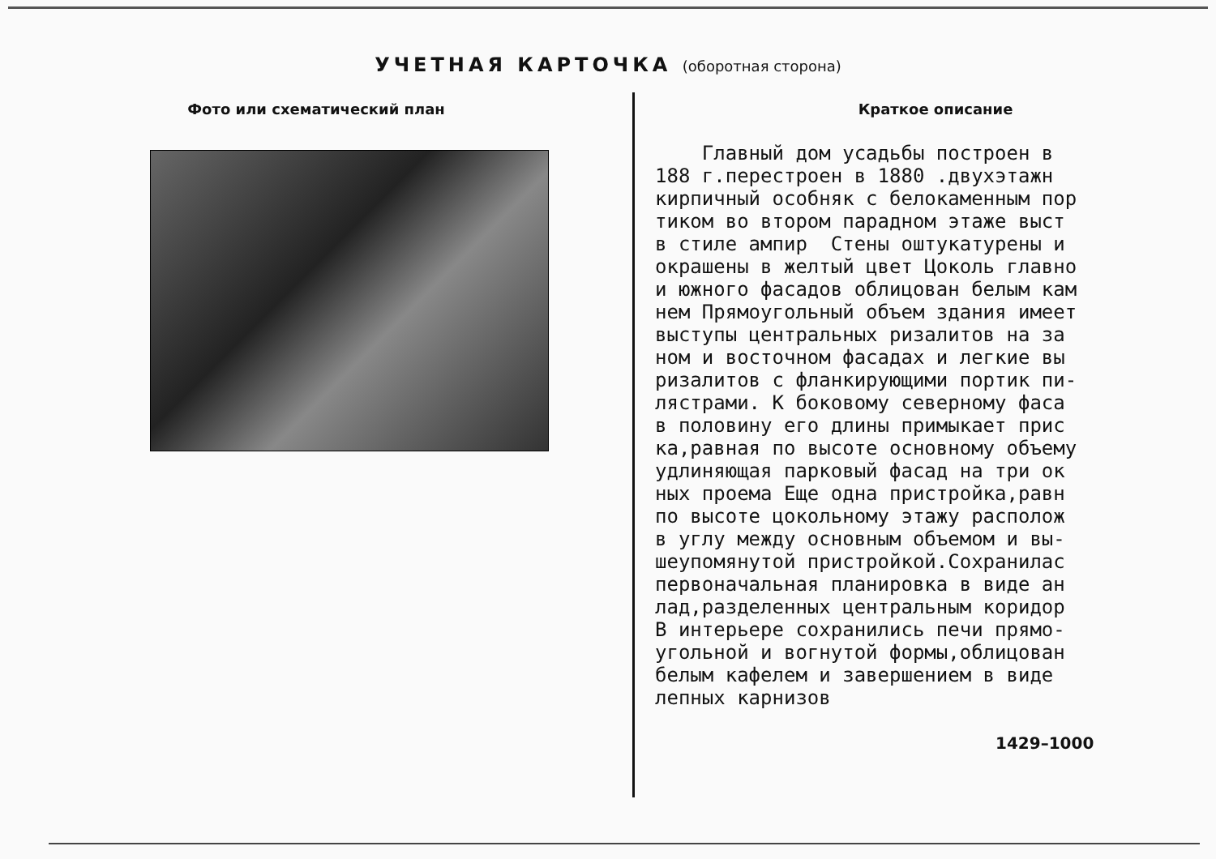УЧЕТНАЯ КАРТОЧКА (оборотная сторона)
Фото или схематический план
Краткое описание
Главный дом усадьбы построен в 188 г.перестроен в 1880 .двухэтажн кирпичный особняк с белокаменным пор тиком во втором парадном этаже выст в стиле ампир Стены оштукатурены и окрашены в желтый цвет Цоколь главно и южного фасадов облицован белым кам нем Прямоугольный объем здания имеет выступы центральных ризалитов на за ном и восточном фасадах и легкие вы ризалитов с фланкирующими портик пи- лястрами. К боковому северному фаса в половину его длины примыкает прис ка,равная по высоте основному объему удлиняющая парковый фасад на три ок ных проема Еще одна пристройка,равн по высоте цокольному этажу располож в углу между основным объемом и вы- шеупомянутой пристройкой.Сохранилас первоначальная планировка в виде ан лад,разделенных центральным коридор В интерьере сохранились печи прямо- угольной и вогнутой формы,облицован белым кафелем и завершением в виде лепных карнизов
1429–1000